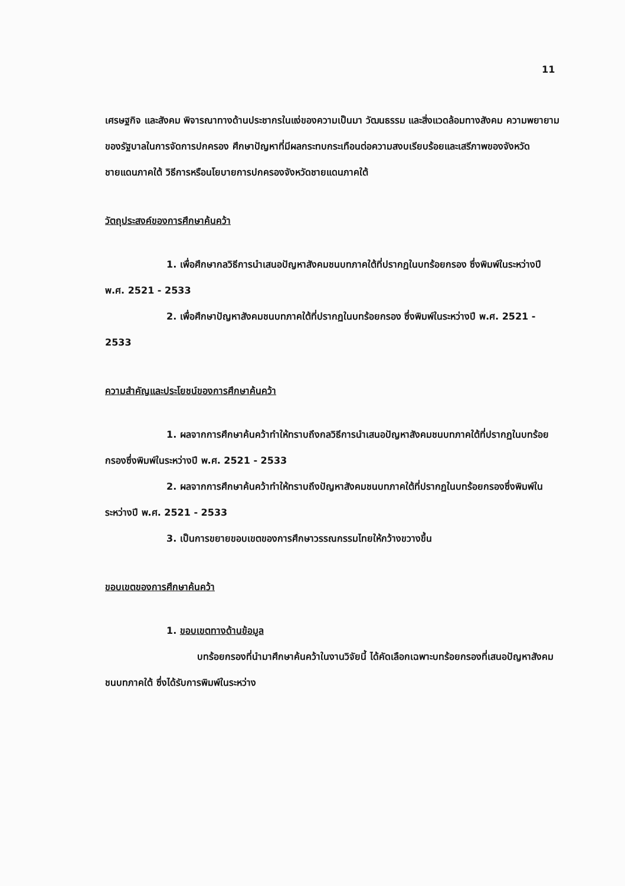11
เศรษฐกิจ และสังคม พิจารณาทางด้านประชากรในแง่ของความเป็นมา วัฒนธรรม และสิ่งแวดล้อมทางสังคม ความพยายามของรัฐบาลในการจัดการปกครอง ศึกษาปัญหาที่มีผลกระทบกระเทือนต่อความสงบเรียบร้อยและเสรีภาพของจังหวัดชายแดนภาคใต้ วิธีการหรือนโยบายการปกครองจังหวัดชายแดนภาคใต้
วัตถุประสงค์ของการศึกษาค้นคว้า
1. เพื่อศึกษากลวิธีการนำเสนอปัญหาสังคมชนบทภาคใต้ที่ปรากฏในบทร้อยกรอง ซึ่งพิมพ์ในระหว่างปี พ.ศ. 2521 - 2533
2. เพื่อศึกษาปัญหาสังคมชนบทภาคใต้ที่ปรากฏในบทร้อยกรอง ซึ่งพิมพ์ในระหว่างปี พ.ศ. 2521 - 2533
ความสำคัญและประโยชน์ของการศึกษาค้นคว้า
1. ผลจากการศึกษาค้นคว้าทำให้ทราบถึงกลวิธีการนำเสนอปัญหาสังคมชนบทภาคใต้ที่ปรากฏในบทร้อยกรองซึ่งพิมพ์ในระหว่างปี พ.ศ. 2521 - 2533
2. ผลจากการศึกษาค้นคว้าทำให้ทราบถึงปัญหาสังคมชนบทภาคใต้ที่ปรากฏในบทร้อยกรองซึ่งพิมพ์ในระหว่างปี พ.ศ. 2521 - 2533
3. เป็นการขยายขอบเขตของการศึกษาวรรณกรรมไทยให้กว้างขวางขึ้น
ขอบเขตของการศึกษาค้นคว้า
1. ขอบเขตทางด้านข้อมูล
บทร้อยกรองที่นำมาศึกษาค้นคว้าในงานวิจัยนี้ ได้คัดเลือกเฉพาะบทร้อยกรองที่เสนอปัญหาสังคมชนบทภาคใต้ ซึ่งได้รับการพิมพ์ในระหว่าง